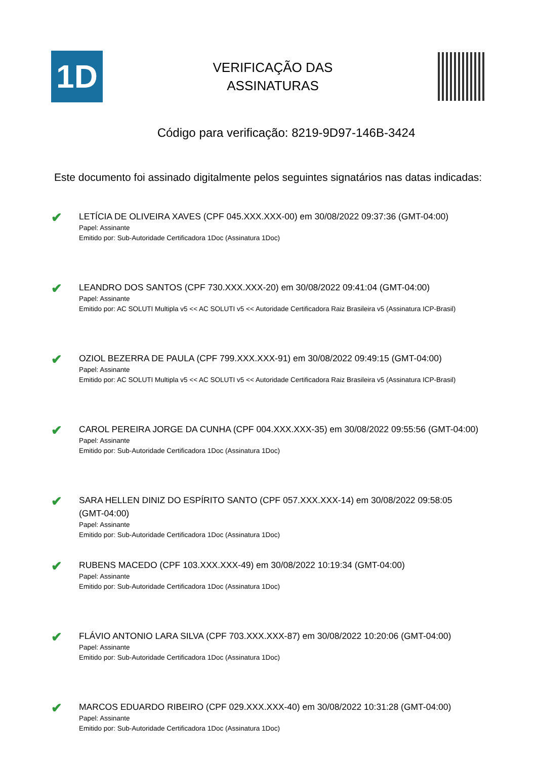1D
VERIFICAÇÃO DAS
ASSINATURAS
Código para verificação: 8219-9D97-146B-3424
Este documento foi assinado digitalmente pelos seguintes signatários nas datas indicadas:
✔
LETÍCIA DE OLIVEIRA XAVES (CPF 045.XXX.XXX-00) em 30/08/2022 09:37:36 (GMT-04:00)
Papel: Assinante
Emitido por: Sub-Autoridade Certificadora 1Doc (Assinatura 1Doc)
✔
LEANDRO DOS SANTOS (CPF 730.XXX.XXX-20) em 30/08/2022 09:41:04 (GMT-04:00)
Papel: Assinante
Emitido por: AC SOLUTI Multipla v5 << AC SOLUTI v5 << Autoridade Certificadora Raiz Brasileira v5 (Assinatura ICP-Brasil)
✔
OZIOL BEZERRA DE PAULA (CPF 799.XXX.XXX-91) em 30/08/2022 09:49:15 (GMT-04:00)
Papel: Assinante
Emitido por: AC SOLUTI Multipla v5 << AC SOLUTI v5 << Autoridade Certificadora Raiz Brasileira v5 (Assinatura ICP-Brasil)
✔
CAROL PEREIRA JORGE DA CUNHA (CPF 004.XXX.XXX-35) em 30/08/2022 09:55:56 (GMT-04:00)
Papel: Assinante
Emitido por: Sub-Autoridade Certificadora 1Doc (Assinatura 1Doc)
✔
SARA HELLEN DINIZ DO ESPÍRITO SANTO (CPF 057.XXX.XXX-14) em 30/08/2022 09:58:05 (GMT-04:00)
Papel: Assinante
Emitido por: Sub-Autoridade Certificadora 1Doc (Assinatura 1Doc)
✔
RUBENS MACEDO (CPF 103.XXX.XXX-49) em 30/08/2022 10:19:34 (GMT-04:00)
Papel: Assinante
Emitido por: Sub-Autoridade Certificadora 1Doc (Assinatura 1Doc)
✔
FLÁVIO ANTONIO LARA SILVA (CPF 703.XXX.XXX-87) em 30/08/2022 10:20:06 (GMT-04:00)
Papel: Assinante
Emitido por: Sub-Autoridade Certificadora 1Doc (Assinatura 1Doc)
✔
MARCOS EDUARDO RIBEIRO (CPF 029.XXX.XXX-40) em 30/08/2022 10:31:28 (GMT-04:00)
Papel: Assinante
Emitido por: Sub-Autoridade Certificadora 1Doc (Assinatura 1Doc)